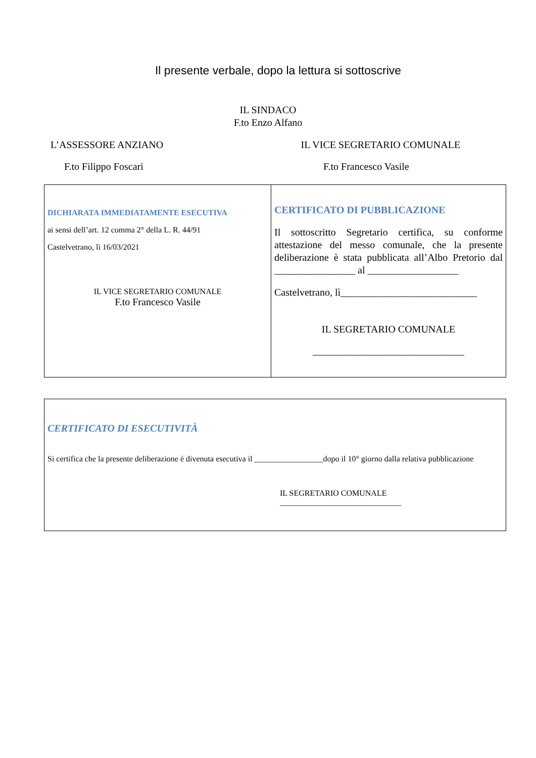Il presente verbale, dopo la lettura si sottoscrive
IL SINDACO
F.to Enzo Alfano
L’ASSESSORE ANZIANO IL VICE SEGRETARIO COMUNALE
F.to Filippo Foscari F.to Francesco Vasile
| DICHIARATA IMMEDIATAMENTE ESECUTIVA ai sensi dell’art. 12 comma 2° della L. R. 44/91 Castelvetrano, lì 16/03/2021 IL VICE SEGRETARIO COMUNALE F.to Francesco Vasile | CERTIFICATO DI PUBBLICAZIONE Il sottoscritto Segretario certifica, su conforme attestazione del messo comunale, che la presente deliberazione è stata pubblicata all’Albo Pretorio dal ________________ al __________________ Castelvetrano, lì___________________________ IL SEGRETARIO COMUNALE ______________________________ |
| CERTIFICATO DI ESECUTIVITÀ Si certifica che la presente deliberazione è divenuta esecutiva il _________________dopo il 10° giorno dalla relativa pubblicazione IL SEGRETARIO COMUNALE ______________________________ |